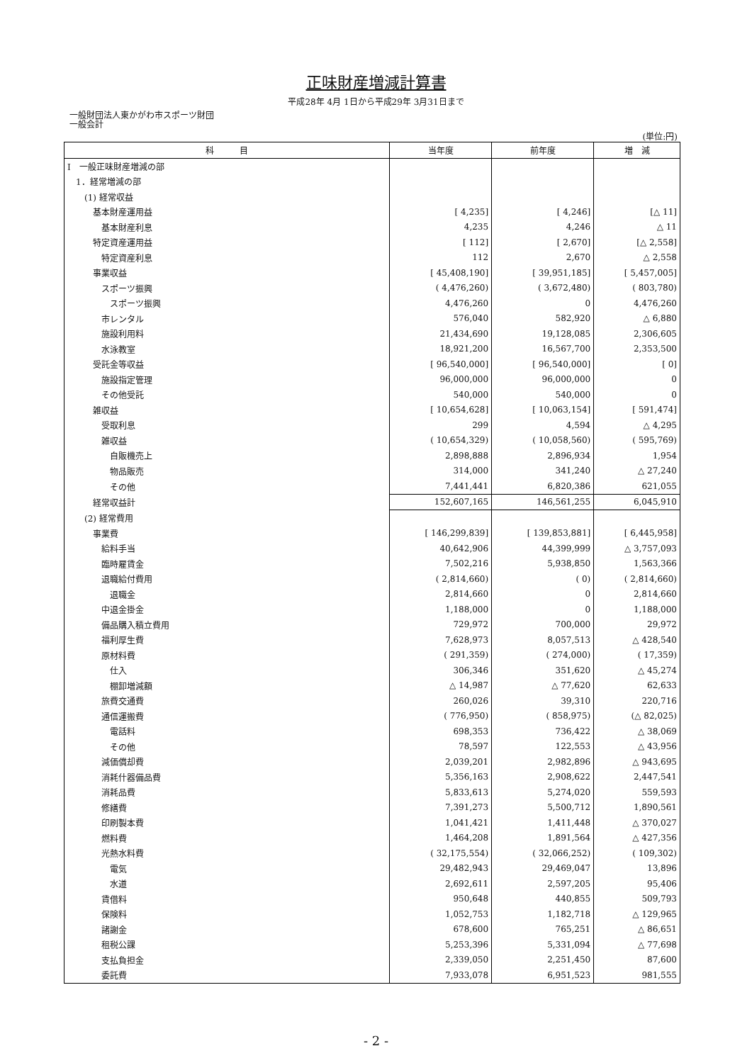正味財産増減計算書
平成28年 4月 1日から平成29年 3月31日まで
一般財団法人東かがわ市スポーツ財団
一般会計
(単位:円)
| 科 目 | 当年度 | 前年度 | 増 減 |
| --- | --- | --- | --- |
| Ⅰ 一般正味財産増減の部 | | | |
| 1．経常増減の部 | | | |
| (1) 経常収益 | | | |
| 基本財産運用益 | [ 4,235] | [ 4,246] | [△ 11] |
| 基本財産利息 | 4,235 | 4,246 | △ 11 |
| 特定資産運用益 | [ 112] | [ 2,670] | [△ 2,558] |
| 特定資産利息 | 112 | 2,670 | △ 2,558 |
| 事業収益 | [ 45,408,190] | [ 39,951,185] | [ 5,457,005] |
| スポーツ振興 | ( 4,476,260) | ( 3,672,480) | ( 803,780) |
| スポーツ振興 | 4,476,260 | 0 | 4,476,260 |
| 市レンタル | 576,040 | 582,920 | △ 6,880 |
| 施設利用料 | 21,434,690 | 19,128,085 | 2,306,605 |
| 水泳教室 | 18,921,200 | 16,567,700 | 2,353,500 |
| 受託金等収益 | [ 96,540,000] | [ 96,540,000] | [ 0] |
| 施設指定管理 | 96,000,000 | 96,000,000 | 0 |
| その他受託 | 540,000 | 540,000 | 0 |
| 雑収益 | [ 10,654,628] | [ 10,063,154] | [ 591,474] |
| 受取利息 | 299 | 4,594 | △ 4,295 |
| 雑収益 | ( 10,654,329) | ( 10,058,560) | ( 595,769) |
| 自販機売上 | 2,898,888 | 2,896,934 | 1,954 |
| 物品販売 | 314,000 | 341,240 | △ 27,240 |
| その他 | 7,441,441 | 6,820,386 | 621,055 |
| 経常収益計 | 152,607,165 | 146,561,255 | 6,045,910 |
| (2) 経常費用 | | | |
| 事業費 | [ 146,299,839] | [ 139,853,881] | [ 6,445,958] |
| 給料手当 | 40,642,906 | 44,399,999 | △ 3,757,093 |
| 臨時雇賃金 | 7,502,216 | 5,938,850 | 1,563,366 |
| 退職給付費用 | ( 2,814,660) | ( 0) | ( 2,814,660) |
| 退職金 | 2,814,660 | 0 | 2,814,660 |
| 中退金掛金 | 1,188,000 | 0 | 1,188,000 |
| 備品購入積立費用 | 729,972 | 700,000 | 29,972 |
| 福利厚生費 | 7,628,973 | 8,057,513 | △ 428,540 |
| 原材料費 | ( 291,359) | ( 274,000) | ( 17,359) |
| 仕入 | 306,346 | 351,620 | △ 45,274 |
| 棚卸増減額 | △ 14,987 | △ 77,620 | 62,633 |
| 旅費交通費 | 260,026 | 39,310 | 220,716 |
| 通信運搬費 | ( 776,950) | ( 858,975) | (△ 82,025) |
| 電話料 | 698,353 | 736,422 | △ 38,069 |
| その他 | 78,597 | 122,553 | △ 43,956 |
| 減価償却費 | 2,039,201 | 2,982,896 | △ 943,695 |
| 消耗什器備品費 | 5,356,163 | 2,908,622 | 2,447,541 |
| 消耗品費 | 5,833,613 | 5,274,020 | 559,593 |
| 修繕費 | 7,391,273 | 5,500,712 | 1,890,561 |
| 印刷製本費 | 1,041,421 | 1,411,448 | △ 370,027 |
| 燃料費 | 1,464,208 | 1,891,564 | △ 427,356 |
| 光熱水料費 | ( 32,175,554) | ( 32,066,252) | ( 109,302) |
| 電気 | 29,482,943 | 29,469,047 | 13,896 |
| 水道 | 2,692,611 | 2,597,205 | 95,406 |
| 賃借料 | 950,648 | 440,855 | 509,793 |
| 保険料 | 1,052,753 | 1,182,718 | △ 129,965 |
| 諸謝金 | 678,600 | 765,251 | △ 86,651 |
| 租税公課 | 5,253,396 | 5,331,094 | △ 77,698 |
| 支払負担金 | 2,339,050 | 2,251,450 | 87,600 |
| 委託費 | 7,933,078 | 6,951,523 | 981,555 |
- 2 -